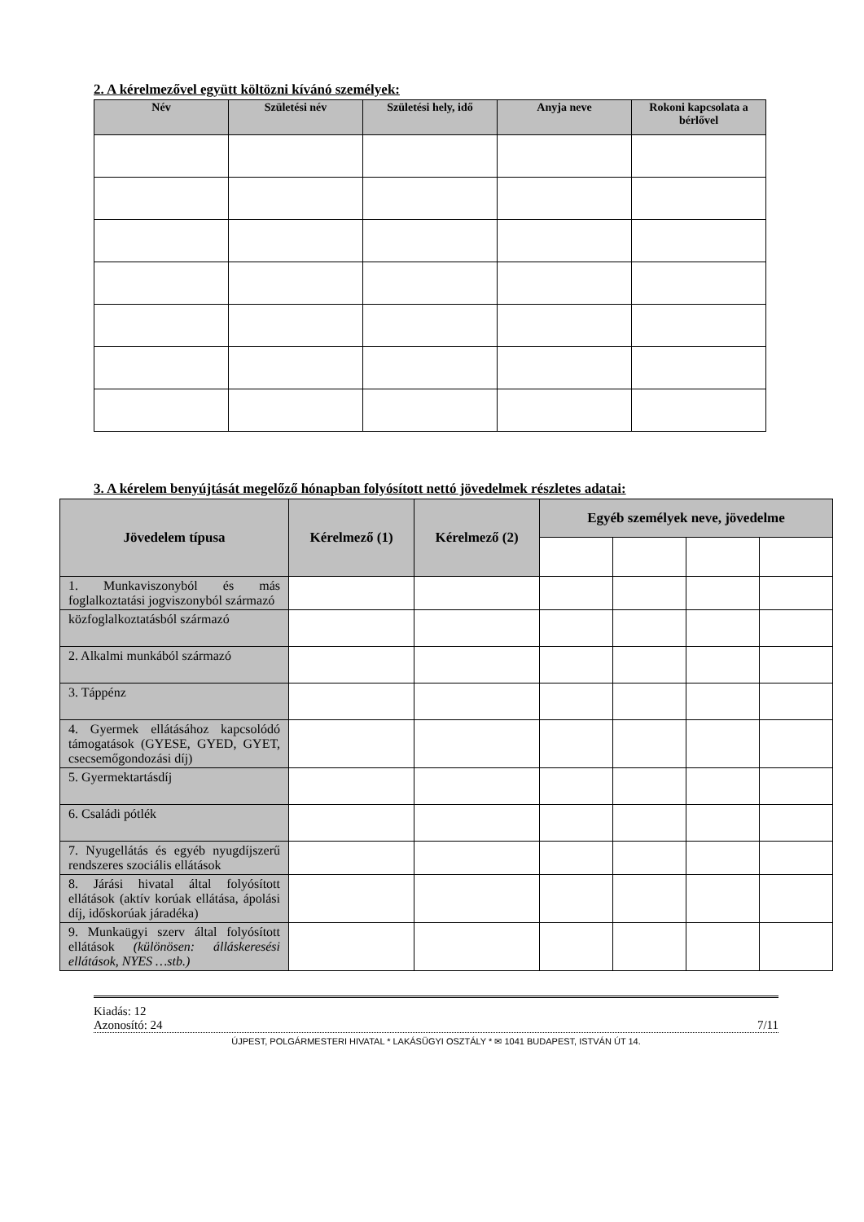2. A kérelmezővel együtt költözni kívánó személyek:
| Név | Születési név | Születési hely, idő | Anyja neve | Rokoni kapcsolata a bérlővel |
| --- | --- | --- | --- | --- |
3. A kérelem benyújtását megelőző hónapban folyósított nettó jövedelmek részletes adatai:
| Jövedelem típusa | Kérelmező (1) | Kérelmező (2) | Egyéb személyek neve, jövedelme | | | |
| --- | --- | --- | --- | --- | --- | --- |
| 1. Munkaviszonyból és más foglalkoztatási jogviszonyból származó | | | | | | |
| közfoglalkoztatásból származó | | | | | | |
| 2. Alkalmi munkából származó | | | | | | |
| 3. Táppénz | | | | | | |
| 4. Gyermek ellátásához kapcsolódó támogatások (GYESE, GYED, GYET, csecsemőgondozási díj) | | | | | | |
| 5. Gyermektartásdíj | | | | | | |
| 6. Családi pótlék | | | | | | |
| 7. Nyugellátás és egyéb nyugdíjszerű rendszeres szociális ellátások | | | | | | |
| 8. Járási hivatal által folyósított ellátások (aktív korúak ellátása, ápolási díj, időskorúak járadéka) | | | | | | |
| 9. Munkaügyi szerv által folyósított ellátások (különösen: álláskeresési ellátások, NYES …stb.) | | | | | | |
Kiadás: 12
Azonosító: 24 7/11
ÚJPEST, POLGÁRMESTERI HIVATAL * LAKÁSÜGYI OSZTÁLY * ✉ 1041 BUDAPEST, ISTVÁN ÚT 14.